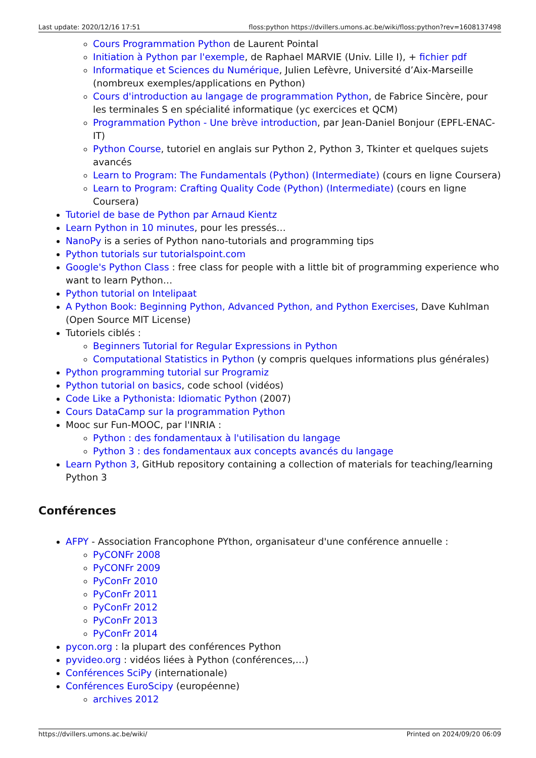Last update: 2020/12/16 17:51 floss:python https://dvillers.umons.ac.be/wiki/floss:python?rev=1608137498
Cours Programmation Python de Laurent Pointal
Initiation à Python par l'exemple, de Raphael MARVIE (Univ. Lille I), + fichier pdf
Informatique et Sciences du Numérique, Julien Lefèvre, Université d’Aix-Marseille (nombreux exemples/applications en Python)
Cours d'introduction au langage de programmation Python, de Fabrice Sincère, pour les terminales S en spécialité informatique (yc exercices et QCM)
Programmation Python - Une brève introduction, par Jean-Daniel Bonjour (EPFL-ENAC-IT)
Python Course, tutoriel en anglais sur Python 2, Python 3, Tkinter et quelques sujets avancés
Learn to Program: The Fundamentals (Python) (Intermediate) (cours en ligne Coursera)
Learn to Program: Crafting Quality Code (Python) (Intermediate) (cours en ligne Coursera)
Tutoriel de base de Python par Arnaud Kientz
Learn Python in 10 minutes, pour les pressés…
NanoPy is a series of Python nano-tutorials and programming tips
Python tutorials sur tutorialspoint.com
Google's Python Class : free class for people with a little bit of programming experience who want to learn Python…
Python tutorial on Intelipaat
A Python Book: Beginning Python, Advanced Python, and Python Exercises, Dave Kuhlman (Open Source MIT License)
Tutoriels ciblés :
Beginners Tutorial for Regular Expressions in Python
Computational Statistics in Python (y compris quelques informations plus générales)
Python programming tutorial sur Programiz
Python tutorial on basics, code school (vidéos)
Code Like a Pythonista: Idiomatic Python (2007)
Cours DataCamp sur la programmation Python
Mooc sur Fun-MOOC, par l'INRIA :
Python : des fondamentaux à l'utilisation du langage
Python 3 : des fondamentaux aux concepts avancés du langage
Learn Python 3, GitHub repository containing a collection of materials for teaching/learning Python 3
Conférences
AFPY - Association Francophone PYthon, organisateur d'une conférence annuelle :
PyCONFr 2008
PyCONFr 2009
PyConFr 2010
PyConFr 2011
PyConFr 2012
PyConFr 2013
PyConFr 2014
pycon.org : la plupart des conférences Python
pyvideo.org : vidéos liées à Python (conférences,…)
Conférences SciPy (internationale)
Conférences EuroScipy (européenne)
archives 2012
https://dvillers.umons.ac.be/wiki/ Printed on 2024/09/20 06:09